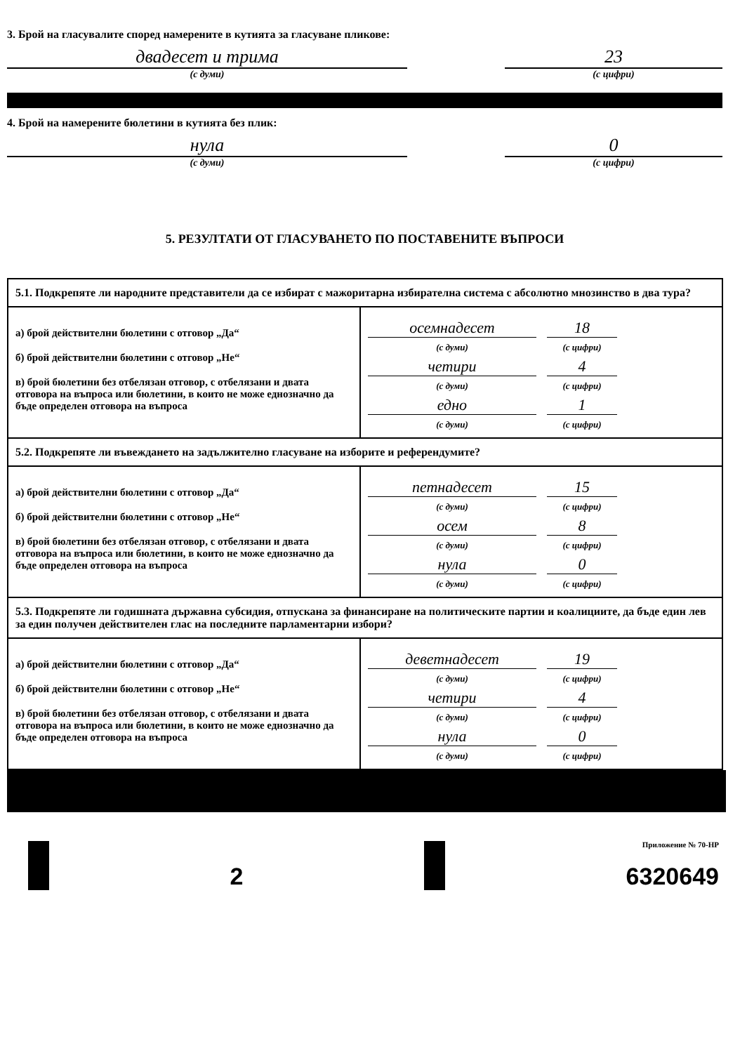3. Брой на гласувалите според намерените в кутията за гласуване пликове:
двадесет и трима
23
(с думи) (с цифри)
4. Брой на намерените бюлетини в кутията без плик:
нула
0
(с думи) (с цифри)
5. РЕЗУЛТАТИ ОТ ГЛАСУВАНЕТО ПО ПОСТАВЕНИТЕ ВЪПРОСИ
| 5.1. Подкрепяте ли народните представители да се избират с мажоритарна избирателна система с абсолютно мнозинство в два тура? | |
| а) брой действителни бюлетини с отговор „Да“ б) брой действителни бюлетини с отговор „Не“ в) брой бюлетини без отбелязан отговор, с отбелязани и двата отговора на въпроса или бюлетини, в които не може еднозначно да бъде определен отговора на въпроса | осемнадесет 18 (с думи) (с цифри) четири 4 (с думи) (с цифри) едно 1 (с думи) (с цифри) |
| 5.2. Подкрепяте ли въвеждането на задължително гласуване на изборите и референдумите? | |
| а) брой действителни бюлетини с отговор „Да“ б) брой действителни бюлетини с отговор „Не“ в) брой бюлетини без отбелязан отговор, с отбелязани и двата отговора на въпроса или бюлетини, в които не може еднозначно да бъде определен отговора на въпроса | петнадесет 15 (с думи) (с цифри) осем 8 (с думи) (с цифри) нула 0 (с думи) (с цифри) |
| 5.3. Подкрепяте ли годишната държавна субсидия, отпускана за финансиране на политическите партии и коалициите, да бъде един лев за един получен действителен глас на последните парламентарни избори? | |
| а) брой действителни бюлетини с отговор „Да“ б) брой действителни бюлетини с отговор „Не“ в) брой бюлетини без отбелязан отговор, с отбелязани и двата отговора на въпроса или бюлетини, в които не може еднозначно да бъде определен отговора на въпроса | деветнадесет 19 (с думи) (с цифри) четири 4 (с думи) (с цифри) нула 0 (с думи) (с цифри) |
2
Приложение № 70-НР
6320649